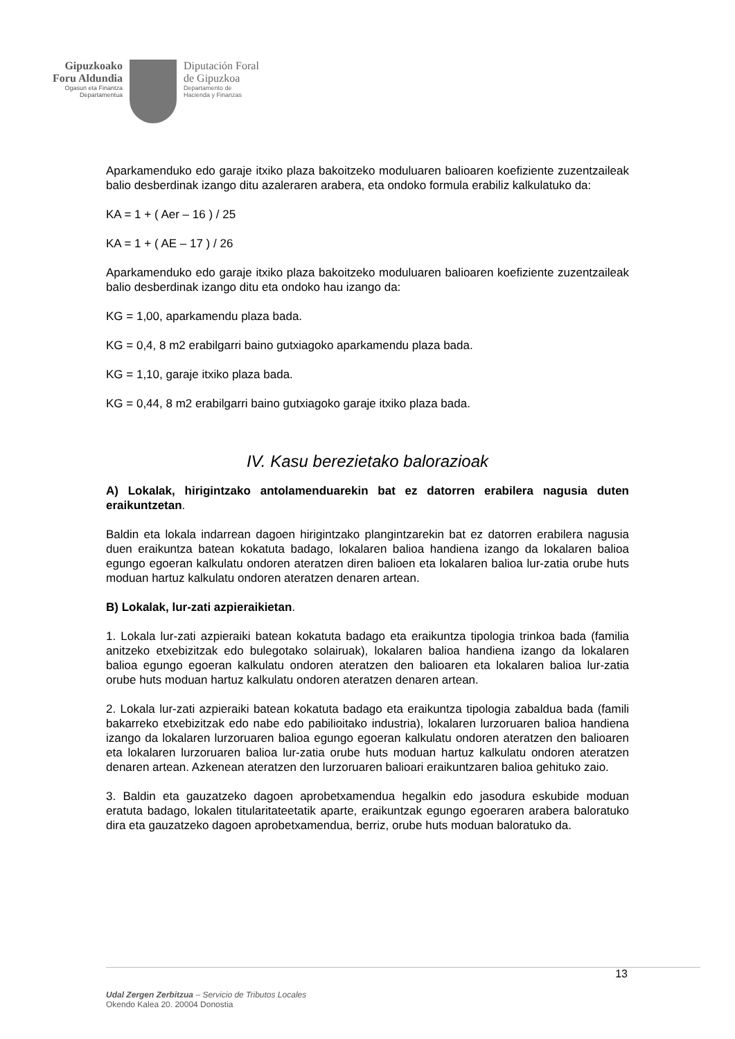Gipuzkoako
Foru Aldundia
Ogasun eta Finantza
Departamentua
Diputación Foral
de Gipuzkoa
Departamento de
Hacienda y Finanzas
Aparkamenduko edo garaje itxiko plaza bakoitzeko moduluaren balioaren koefiziente zuzentzaileak balio desberdinak izango ditu azaleraren arabera, eta ondoko formula erabiliz kalkulatuko da:
KA = 1 + ( Aer – 16 ) / 25
KA = 1 + ( AE – 17 ) / 26
Aparkamenduko edo garaje itxiko plaza bakoitzeko moduluaren balioaren koefiziente zuzentzaileak balio desberdinak izango ditu eta ondoko hau izango da:
KG = 1,00, aparkamendu plaza bada.
KG = 0,4, 8 m2 erabilgarri baino gutxiagoko aparkamendu plaza bada.
KG = 1,10, garaje itxiko plaza bada.
KG = 0,44, 8 m2 erabilgarri baino gutxiagoko garaje itxiko plaza bada.
IV. Kasu berezietako balorazioak
A) Lokalak, hirigintzako antolamenduarekin bat ez datorren erabilera nagusia duten eraikuntzetan.
Baldin eta lokala indarrean dagoen hirigintzako plangintzarekin bat ez datorren erabilera nagusia duen eraikuntza batean kokatuta badago, lokalaren balioa handiena izango da lokalaren balioa egungo egoeran kalkulatu ondoren ateratzen diren balioen eta lokalaren balioa lur-zatia orube huts moduan hartuz kalkulatu ondoren ateratzen denaren artean.
B) Lokalak, lur-zati azpieraikietan.
1. Lokala lur-zati azpieraiki batean kokatuta badago eta eraikuntza tipologia trinkoa bada (familia anitzeko etxebizitzak edo bulegotako solairuak), lokalaren balioa handiena izango da lokalaren balioa egungo egoeran kalkulatu ondoren ateratzen den balioaren eta lokalaren balioa lur-zatia orube huts moduan hartuz kalkulatu ondoren ateratzen denaren artean.
2. Lokala lur-zati azpieraiki batean kokatuta badago eta eraikuntza tipologia zabaldua bada (famili bakarreko etxebizitzak edo nabe edo pabilioitako industria), lokalaren lurzoruaren balioa handiena izango da lokalaren lurzoruaren balioa egungo egoeran kalkulatu ondoren ateratzen den balioaren eta lokalaren lurzoruaren balioa lur-zatia orube huts moduan hartuz kalkulatu ondoren ateratzen denaren artean. Azkenean ateratzen den lurzoruaren balioari eraikuntzaren balioa gehituko zaio.
3. Baldin eta gauzatzeko dagoen aprobetxamendua hegalkin edo jasodura eskubide moduan eratuta badago, lokalen titularitateetatik aparte, eraikuntzak egungo egoeraren arabera baloratuko dira eta gauzatzeko dagoen aprobetxamendua, berriz, orube huts moduan baloratuko da.
13
Udal Zergen Zerbitzua – Servicio de Tributos Locales
Okendo Kalea 20. 20004 Donostia